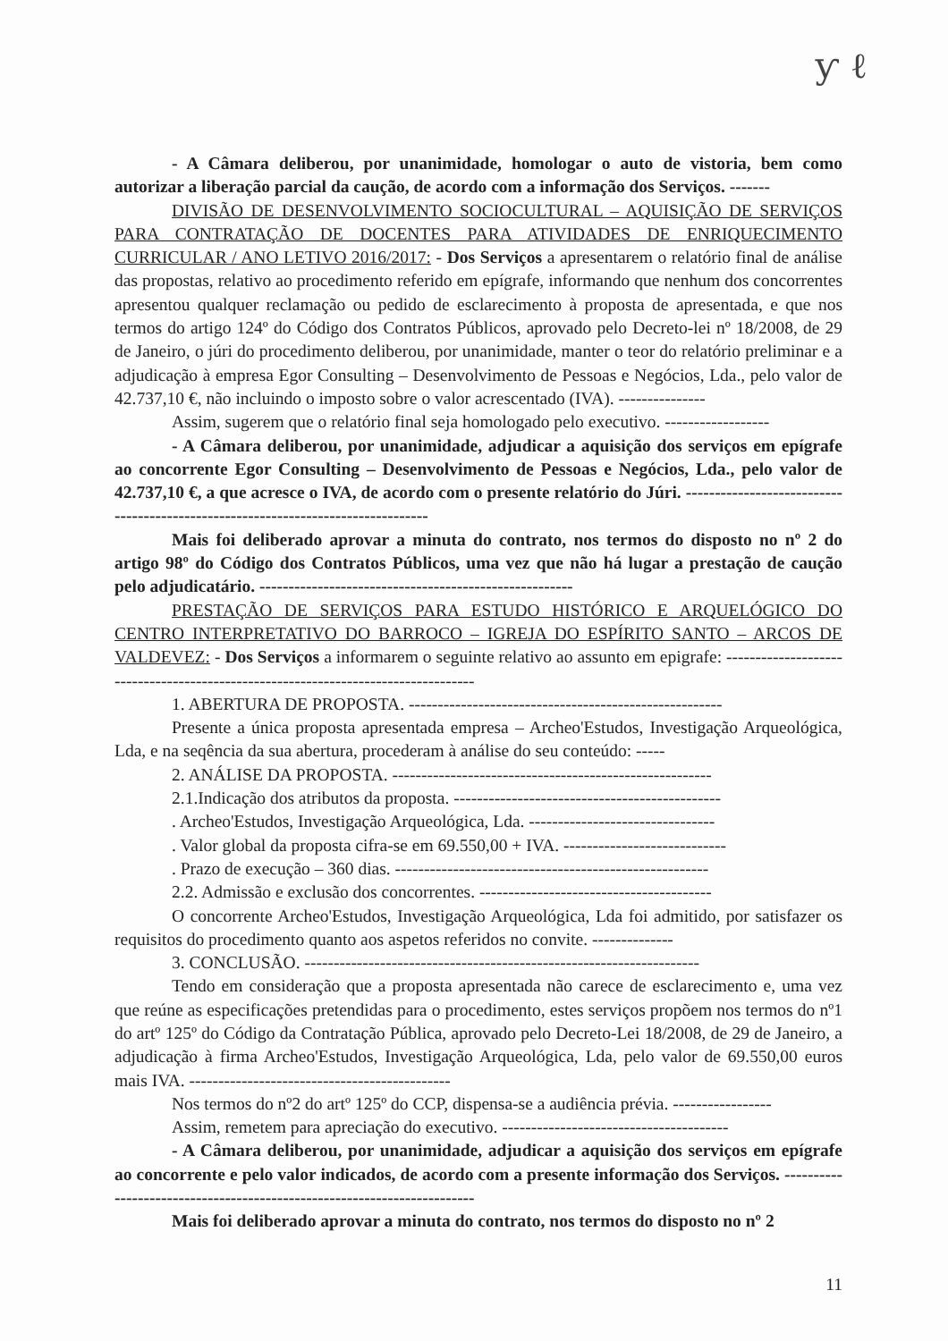ƴ ℓ
- A Câmara deliberou, por unanimidade, homologar o auto de vistoria, bem como autorizar a liberação parcial da caução, de acordo com a informação dos Serviços. -------
DIVISÃO DE DESENVOLVIMENTO SOCIOCULTURAL – AQUISIÇÃO DE SERVIÇOS PARA CONTRATAÇÃO DE DOCENTES PARA ATIVIDADES DE ENRIQUECIMENTO CURRICULAR / ANO LETIVO 2016/2017: - Dos Serviços a apresentarem o relatório final de análise das propostas, relativo ao procedimento referido em epígrafe, informando que nenhum dos concorrentes apresentou qualquer reclamação ou pedido de esclarecimento à proposta de apresentada, e que nos termos do artigo 124º do Código dos Contratos Públicos, aprovado pelo Decreto-lei nº 18/2008, de 29 de Janeiro, o júri do procedimento deliberou, por unanimidade, manter o teor do relatório preliminar e a adjudicação à empresa Egor Consulting – Desenvolvimento de Pessoas e Negócios, Lda., pelo valor de 42.737,10 €, não incluindo o imposto sobre o valor acrescentado (IVA). ---------------
Assim, sugerem que o relatório final seja homologado pelo executivo. ------------------
- A Câmara deliberou, por unanimidade, adjudicar a aquisição dos serviços em epígrafe ao concorrente Egor Consulting – Desenvolvimento de Pessoas e Negócios, Lda., pelo valor de 42.737,10 €, a que acresce o IVA, de acordo com o presente relatório do Júri. ---------------------------------------------------------------------------------
Mais foi deliberado aprovar a minuta do contrato, nos termos do disposto no nº 2 do artigo 98º do Código dos Contratos Públicos, uma vez que não há lugar a prestação de caução pelo adjudicatário. ------------------------------------------------------
PRESTAÇÃO DE SERVIÇOS PARA ESTUDO HISTÓRICO E ARQUELÓGICO DO CENTRO INTERPRETATIVO DO BARROCO – IGREJA DO ESPÍRITO SANTO – ARCOS DE VALDEVEZ: - Dos Serviços a informarem o seguinte relativo ao assunto em epigrafe: ----------------------------------------------------------------------------------
1. ABERTURA DE PROPOSTA. ------------------------------------------------------
Presente a única proposta apresentada empresa – Archeo'Estudos, Investigação Arqueológica, Lda, e na seqência da sua abertura, procederam à análise do seu conteúdo: -----
2. ANÁLISE DA PROPOSTA. -------------------------------------------------------
2.1.Indicação dos atributos da proposta. ----------------------------------------------
. Archeo'Estudos, Investigação Arqueológica, Lda. --------------------------------
. Valor global da proposta cifra-se em 69.550,00 + IVA. ----------------------------
. Prazo de execução – 360 dias. ------------------------------------------------------
2.2. Admissão e exclusão dos concorrentes. ----------------------------------------
O concorrente Archeo'Estudos, Investigação Arqueológica, Lda foi admitido, por satisfazer os requisitos do procedimento quanto aos aspetos referidos no convite. --------------
3. CONCLUSÃO. --------------------------------------------------------------------
Tendo em consideração que a proposta apresentada não carece de esclarecimento e, uma vez que reúne as especificações pretendidas para o procedimento, estes serviços propõem nos termos do nº1 do artº 125º do Código da Contratação Pública, aprovado pelo Decreto-Lei 18/2008, de 29 de Janeiro, a adjudicação à firma Archeo'Estudos, Investigação Arqueológica, Lda, pelo valor de 69.550,00 euros mais IVA. ---------------------------------------------
Nos termos do nº2 do artº 125º do CCP, dispensa-se a audiência prévia. -----------------
Assim, remetem para apreciação do executivo. ---------------------------------------
- A Câmara deliberou, por unanimidade, adjudicar a aquisição dos serviços em epígrafe ao concorrente e pelo valor indicados, de acordo com a presente informação dos Serviços. ------------------------------------------------------------------------
Mais foi deliberado aprovar a minuta do contrato, nos termos do disposto no nº 2
11